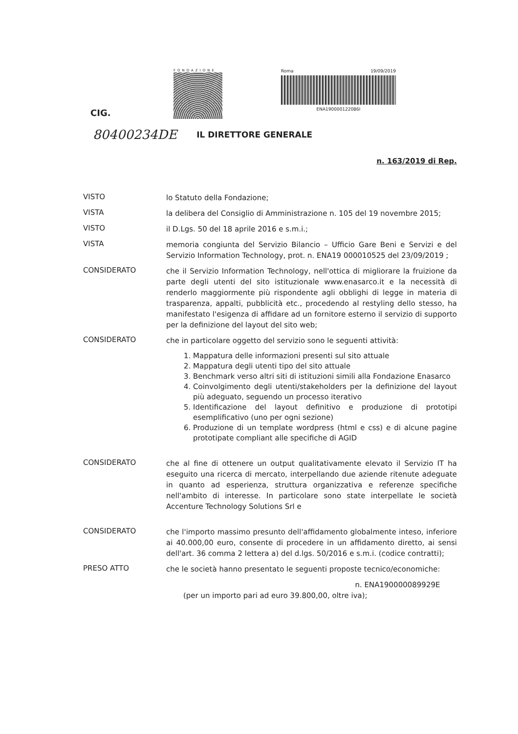CIG.
FONDAZIONE
Roma 19/09/2019
ENA190000122086I
80400234DE IL DIRETTORE GENERALE
n. 163/2019 di Rep.
VISTO
lo Statuto della Fondazione;
VISTA
la delibera del Consiglio di Amministrazione n. 105 del 19 novembre 2015;
VISTO
il D.Lgs. 50 del 18 aprile 2016 e s.m.i.;
VISTA
memoria congiunta del Servizio Bilancio – Ufficio Gare Beni e Servizi e del Servizio Information Technology, prot. n. ENA19 000010525 del 23/09/2019 ;
CONSIDERATO
che il Servizio Information Technology, nell'ottica di migliorare la fruizione da parte degli utenti del sito istituzionale www.enasarco.it e la necessità di renderlo maggiormente più rispondente agli obblighi di legge in materia di trasparenza, appalti, pubblicità etc., procedendo al restyling dello stesso, ha manifestato l'esigenza di affidare ad un fornitore esterno il servizio di supporto per la definizione del layout del sito web;
CONSIDERATO
che in particolare oggetto del servizio sono le seguenti attività:
1. Mappatura delle informazioni presenti sul sito attuale
2. Mappatura degli utenti tipo del sito attuale
3. Benchmark verso altri siti di istituzioni simili alla Fondazione Enasarco
4. Coinvolgimento degli utenti/stakeholders per la definizione del layout più adeguato, seguendo un processo iterativo
5. Identificazione del layout definitivo e produzione di prototipi esemplificativo (uno per ogni sezione)
6. Produzione di un template wordpress (html e css) e di alcune pagine prototipate compliant alle specifiche di AGID
CONSIDERATO
che al fine di ottenere un output qualitativamente elevato il Servizio IT ha eseguito una ricerca di mercato, interpellando due aziende ritenute adeguate in quanto ad esperienza, struttura organizzativa e referenze specifiche nell'ambito di interesse. In particolare sono state interpellate le società Accenture Technology Solutions Srl e
CONSIDERATO
che l'importo massimo presunto dell'affidamento globalmente inteso, inferiore ai 40.000,00 euro, consente di procedere in un affidamento diretto, ai sensi dell'art. 36 comma 2 lettera a) del d.lgs. 50/2016 e s.m.i. (codice contratti);
PRESO ATTO
che le società hanno presentato le seguenti proposte tecnico/economiche:
n. ENA190000089929E
(per un importo pari ad euro 39.800,00, oltre iva);